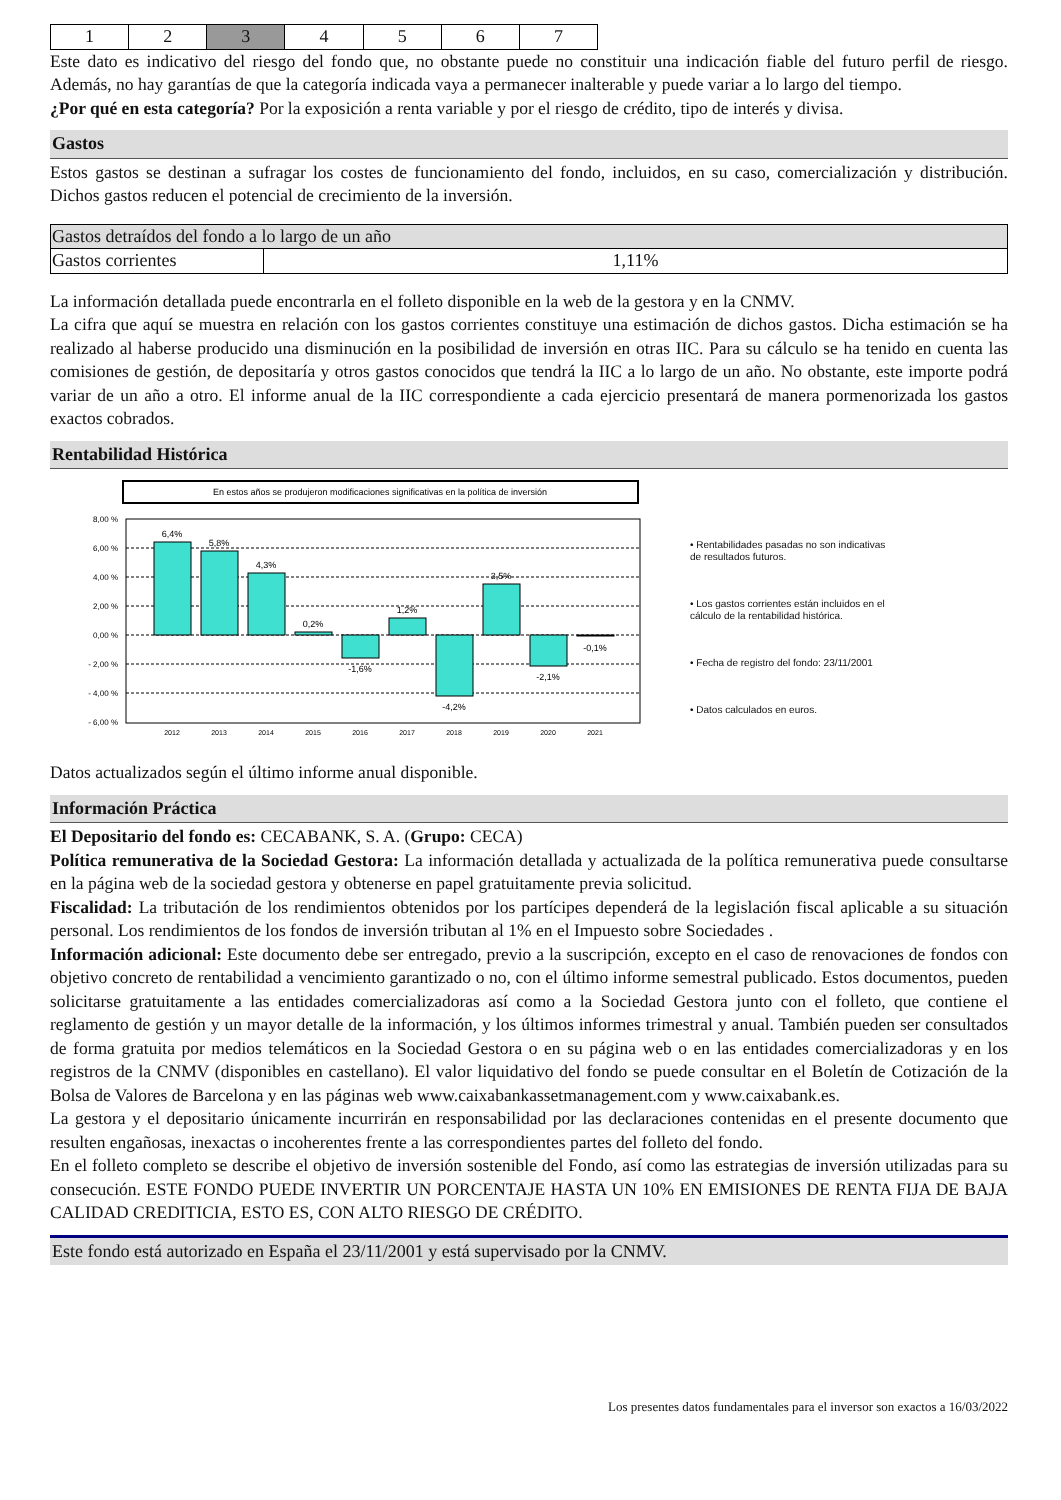| 1 | 2 | 3 | 4 | 5 | 6 | 7 |
Este dato es indicativo del riesgo del fondo que, no obstante puede no constituir una indicación fiable del futuro perfil de riesgo. Además, no hay garantías de que la categoría indicada vaya a permanecer inalterable y puede variar a lo largo del tiempo.
¿Por qué en esta categoría? Por la exposición a renta variable y por el riesgo de crédito, tipo de interés y divisa.
Gastos
Estos gastos se destinan a sufragar los costes de funcionamiento del fondo, incluidos, en su caso, comercialización y distribución. Dichos gastos reducen el potencial de crecimiento de la inversión.
| Gastos detraídos del fondo a lo largo de un año | |
| Gastos corrientes | 1,11% |
La información detallada puede encontrarla en el folleto disponible en la web de la gestora y en la CNMV.
La cifra que aquí se muestra en relación con los gastos corrientes constituye una estimación de dichos gastos. Dicha estimación se ha realizado al haberse producido una disminución en la posibilidad de inversión en otras IIC. Para su cálculo se ha tenido en cuenta las comisiones de gestión, de depositaría y otros gastos conocidos que tendrá la IIC a lo largo de un año. No obstante, este importe podrá variar de un año a otro. El informe anual de la IIC correspondiente a cada ejercicio presentará de manera pormenorizada los gastos exactos cobrados.
Rentabilidad Histórica
En estos años se produjeron modificaciones significativas en la política de inversión
8,00 %
6,00 %
4,00 %
2,00 %
0,00 %
- 2,00 %
- 4,00 %
- 6,00 %
6,4%
5,8%
4,3%
0,2%
-1,6%
1,2%
-4,2%
3,5%
-2,1%
-0,1%
2012
2013
2014
2015
2016
2017
2018
2019
2020
2021
• Rentabilidades pasadas no son indicativas
de resultados futuros.
• Los gastos corrientes están incluidos en el
cálculo de la rentabilidad histórica.
• Fecha de registro del fondo: 23/11/2001
• Datos calculados en euros.
Datos actualizados según el último informe anual disponible.
Información Práctica
El Depositario del fondo es: CECABANK, S. A. (Grupo: CECA)
Política remunerativa de la Sociedad Gestora: La información detallada y actualizada de la política remunerativa puede consultarse en la página web de la sociedad gestora y obtenerse en papel gratuitamente previa solicitud.
Fiscalidad: La tributación de los rendimientos obtenidos por los partícipes dependerá de la legislación fiscal aplicable a su situación personal. Los rendimientos de los fondos de inversión tributan al 1% en el Impuesto sobre Sociedades .
Información adicional: Este documento debe ser entregado, previo a la suscripción, excepto en el caso de renovaciones de fondos con objetivo concreto de rentabilidad a vencimiento garantizado o no, con el último informe semestral publicado. Estos documentos, pueden solicitarse gratuitamente a las entidades comercializadoras así como a la Sociedad Gestora junto con el folleto, que contiene el reglamento de gestión y un mayor detalle de la información, y los últimos informes trimestral y anual. También pueden ser consultados de forma gratuita por medios telemáticos en la Sociedad Gestora o en su página web o en las entidades comercializadoras y en los registros de la CNMV (disponibles en castellano). El valor liquidativo del fondo se puede consultar en el Boletín de Cotización de la Bolsa de Valores de Barcelona y en las páginas web www.caixabankassetmanagement.com y www.caixabank.es.
La gestora y el depositario únicamente incurrirán en responsabilidad por las declaraciones contenidas en el presente documento que resulten engañosas, inexactas o incoherentes frente a las correspondientes partes del folleto del fondo.
En el folleto completo se describe el objetivo de inversión sostenible del Fondo, así como las estrategias de inversión utilizadas para su consecución. ESTE FONDO PUEDE INVERTIR UN PORCENTAJE HASTA UN 10% EN EMISIONES DE RENTA FIJA DE BAJA CALIDAD CREDITICIA, ESTO ES, CON ALTO RIESGO DE CRÉDITO.
Este fondo está autorizado en España el 23/11/2001 y está supervisado por la CNMV.
Los presentes datos fundamentales para el inversor son exactos a 16/03/2022